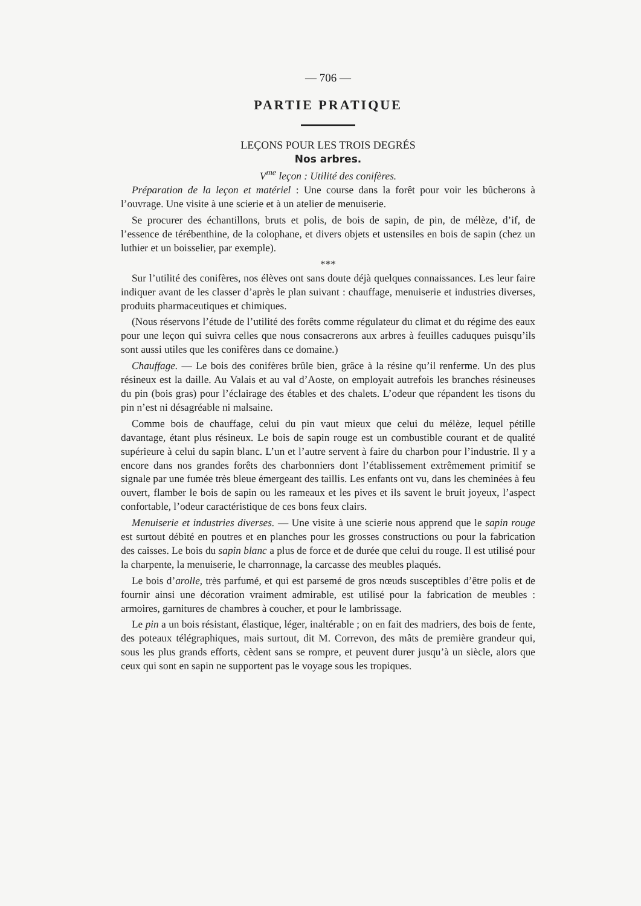— 706 —
PARTIE PRATIQUE
LEÇONS POUR LES TROIS DEGRÉS
Nos arbres.
V<sup>me</sup> leçon : Utilité des conifères.
Préparation de la leçon et matériel : Une course dans la forêt pour voir les bûcherons à l’ouvrage. Une visite à une scierie et à un atelier de menuiserie.
Se procurer des échantillons, bruts et polis, de bois de sapin, de pin, de mélèze, d’if, de l’essence de térébenthine, de la colophane, et divers objets et ustensiles en bois de sapin (chez un luthier et un boisselier, par exemple).
***
Sur l’utilité des conifères, nos élèves ont sans doute déjà quelques connaissances. Les leur faire indiquer avant de les classer d’après le plan suivant : chauffage, menuiserie et industries diverses, produits pharmaceutiques et chimiques.
(Nous réservons l’étude de l’utilité des forêts comme régulateur du climat et du régime des eaux pour une leçon qui suivra celles que nous consacrerons aux arbres à feuilles caduques puisqu’ils sont aussi utiles que les conifères dans ce domaine.)
Chauffage. — Le bois des conifères brûle bien, grâce à la résine qu’il renferme. Un des plus résineux est la daille. Au Valais et au val d’Aoste, on employait autrefois les branches résineuses du pin (bois gras) pour l’éclairage des étables et des chalets. L’odeur que répandent les tisons du pin n’est ni désagréable ni malsaine.
Comme bois de chauffage, celui du pin vaut mieux que celui du mélèze, lequel pétille davantage, étant plus résineux. Le bois de sapin rouge est un combustible courant et de qualité supérieure à celui du sapin blanc. L’un et l’autre servent à faire du charbon pour l’industrie. Il y a encore dans nos grandes forêts des charbonniers dont l’établissement extrêmement primitif se signale par une fumée très bleue émergeant des taillis. Les enfants ont vu, dans les cheminées à feu ouvert, flamber le bois de sapin ou les rameaux et les pives et ils savent le bruit joyeux, l’aspect confortable, l’odeur caractéristique de ces bons feux clairs.
Menuiserie et industries diverses. — Une visite à une scierie nous apprend que le sapin rouge est surtout débité en poutres et en planches pour les grosses constructions ou pour la fabrication des caisses. Le bois du sapin blanc a plus de force et de durée que celui du rouge. Il est utilisé pour la charpente, la menuiserie, le charronnage, la carcasse des meubles plaqués.
Le bois d’arolle, très parfumé, et qui est parsemé de gros nœuds susceptibles d’être polis et de fournir ainsi une décoration vraiment admirable, est utilisé pour la fabrication de meubles : armoires, garnitures de chambres à coucher, et pour le lambrissage.
Le pin a un bois résistant, élastique, léger, inaltérable ; on en fait des madriers, des bois de fente, des poteaux télégraphiques, mais surtout, dit M. Correvon, des mâts de première grandeur qui, sous les plus grands efforts, cèdent sans se rompre, et peuvent durer jusqu’à un siècle, alors que ceux qui sont en sapin ne supportent pas le voyage sous les tropiques.